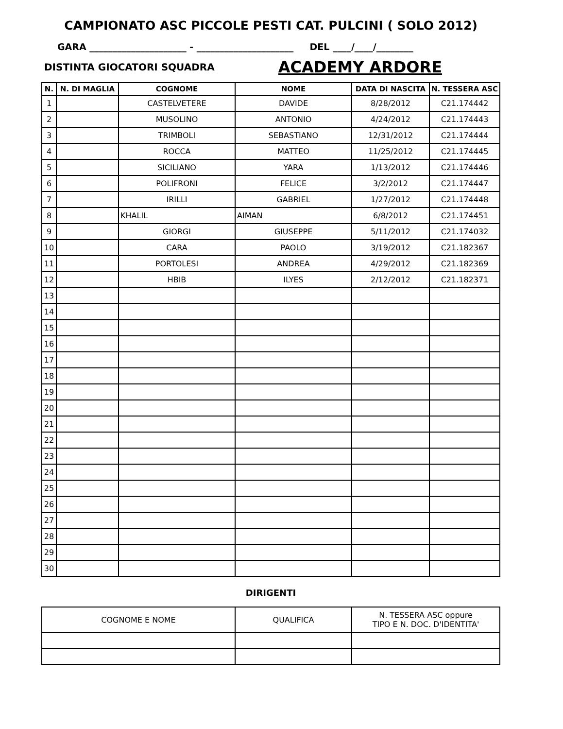CAMPIONATO ASC PICCOLE PESTI CAT. PULCINI ( SOLO 2012)
GARA _____________________ - _____________________ DEL ____/____/________
DISTINTA GIOCATORI SQUADRA ACADEMY ARDORE
| N. | N. DI MAGLIA | COGNOME | NOME | DATA DI NASCITA | N. TESSERA ASC |
| --- | --- | --- | --- | --- | --- |
| 1 | | CASTELVETERE | DAVIDE | 8/28/2012 | C21.174442 |
| 2 | | MUSOLINO | ANTONIO | 4/24/2012 | C21.174443 |
| 3 | | TRIMBOLI | SEBASTIANO | 12/31/2012 | C21.174444 |
| 4 | | ROCCA | MATTEO | 11/25/2012 | C21.174445 |
| 5 | | SICILIANO | YARA | 1/13/2012 | C21.174446 |
| 6 | | POLIFRONI | FELICE | 3/2/2012 | C21.174447 |
| 7 | | IRILLI | GABRIEL | 1/27/2012 | C21.174448 |
| 8 | | KHALIL | AIMAN | 6/8/2012 | C21.174451 |
| 9 | | GIORGI | GIUSEPPE | 5/11/2012 | C21.174032 |
| 10 | | CARA | PAOLO | 3/19/2012 | C21.182367 |
| 11 | | PORTOLESI | ANDREA | 4/29/2012 | C21.182369 |
| 12 | | HBIB | ILYES | 2/12/2012 | C21.182371 |
| 13 | | | | | |
| 14 | | | | | |
| 15 | | | | | |
| 16 | | | | | |
| 17 | | | | | |
| 18 | | | | | |
| 19 | | | | | |
| 20 | | | | | |
| 21 | | | | | |
| 22 | | | | | |
| 23 | | | | | |
| 24 | | | | | |
| 25 | | | | | |
| 26 | | | | | |
| 27 | | | | | |
| 28 | | | | | |
| 29 | | | | | |
| 30 | | | | | |
DIRIGENTI
| COGNOME E NOME | QUALIFICA | N. TESSERA ASC oppure TIPO E N. DOC. D'IDENTITA' |